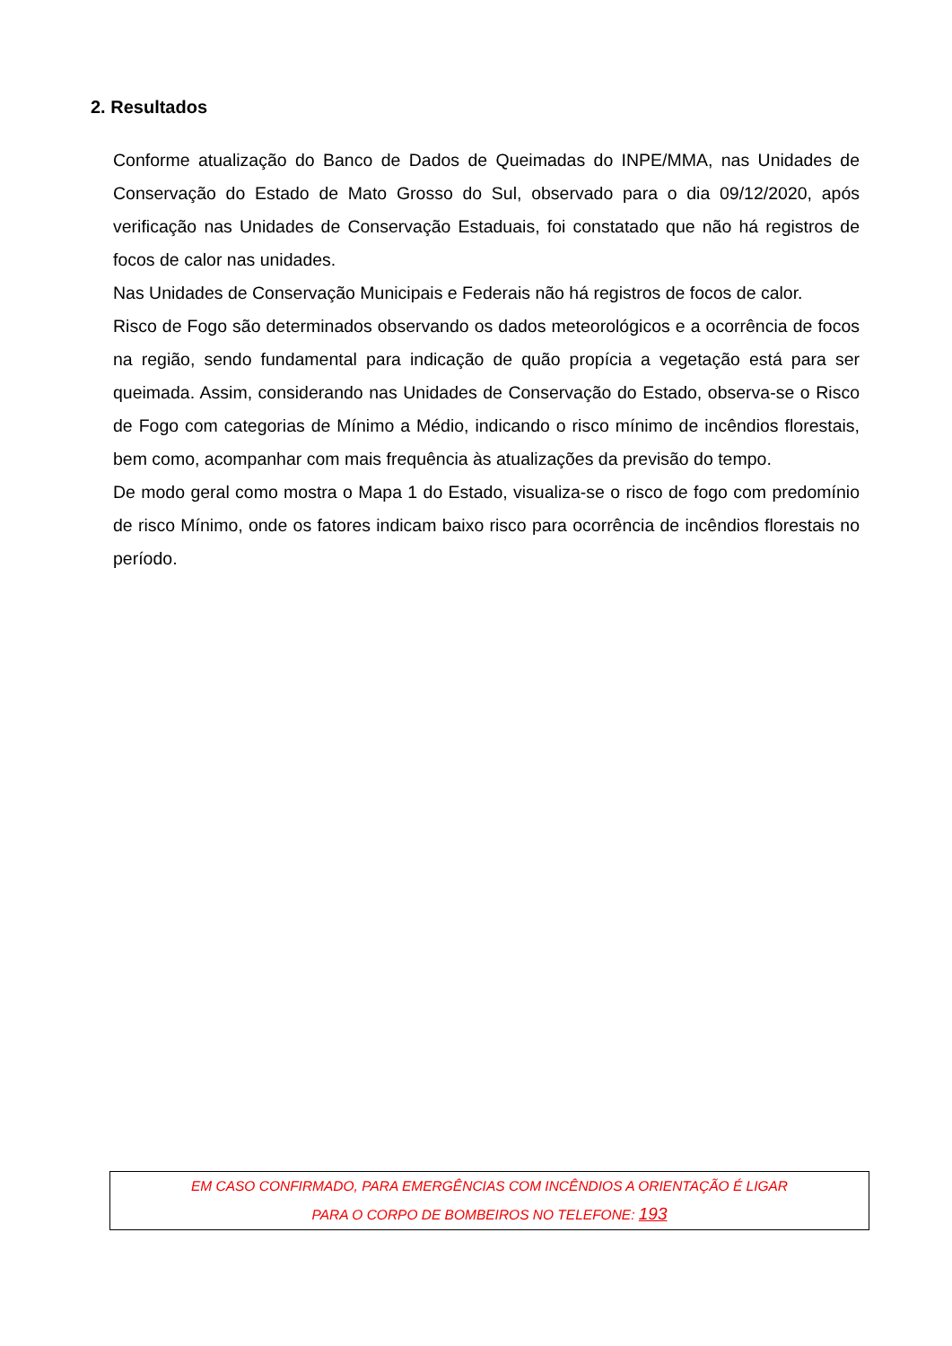2. Resultados
Conforme atualização do Banco de Dados de Queimadas do INPE/MMA, nas Unidades de Conservação do Estado de Mato Grosso do Sul, observado para o dia 09/12/2020, após verificação nas Unidades de Conservação Estaduais, foi constatado que não há registros de focos de calor nas unidades.
Nas Unidades de Conservação Municipais e Federais não há registros de focos de calor.
Risco de Fogo são determinados observando os dados meteorológicos e a ocorrência de focos na região, sendo fundamental para indicação de quão propícia a vegetação está para ser queimada. Assim, considerando nas Unidades de Conservação do Estado, observa-se o Risco de Fogo com categorias de Mínimo a Médio, indicando o risco mínimo de incêndios florestais, bem como, acompanhar com mais frequência às atualizações da previsão do tempo.
De modo geral como mostra o Mapa 1 do Estado, visualiza-se o risco de fogo com predomínio de risco Mínimo, onde os fatores indicam baixo risco para ocorrência de incêndios florestais no período.
EM CASO CONFIRMADO, PARA EMERGÊNCIAS COM INCÊNDIOS A ORIENTAÇÃO É LIGAR
PARA O CORPO DE BOMBEIROS NO TELEFONE: 193